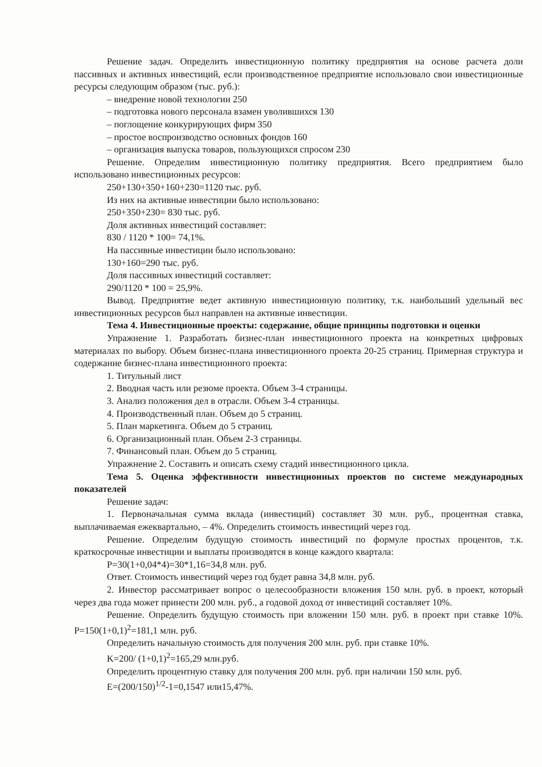Решение задач. Определить инвестиционную политику предприятия на основе расчета доли пассивных и активных инвестиций, если производственное предприятие использовало свои инвестиционные ресурсы следующим образом (тыс. руб.):
– внедрение новой технологии 250
– подготовка нового персонала взамен уволившихся 130
– поглощение конкурирующих фирм 350
– простое воспроизводство основных фондов 160
– организация выпуска товаров, пользующихся спросом 230
Решение. Определим инвестиционную политику предприятия. Всего предприятием было использовано инвестиционных ресурсов:
250+130+350+160+230=1120 тыс. руб.
Из них на активные инвестиции было использовано:
250+350+230= 830 тыс. руб.
Доля активных инвестиций составляет:
830 / 1120 * 100= 74,1%.
На пассивные инвестиции было использовано:
130+160=290 тыс. руб.
Доля пассивных инвестиций составляет:
290/1120 * 100 = 25,9%.
Вывод. Предприятие ведет активную инвестиционную политику, т.к. наибольший удельный вес инвестиционных ресурсов был направлен на активные инвестиции.
Тема 4. Инвестиционные проекты: содержание, общие принципы подготовки и оценки
Упражнение 1. Разработать бизнес-план инвестиционного проекта на конкретных цифровых материалах по выбору. Объем бизнес-плана инвестиционного проекта 20-25 страниц. Примерная структура и содержание бизнес-плана инвестиционного проекта:
1. Титульный лист
2. Вводная часть или резюме проекта. Объем 3-4 страницы.
3. Анализ положения дел в отрасли. Объем 3-4 страницы.
4. Производственный план. Объем до 5 страниц.
5. План маркетинга. Объем до 5 страниц.
6. Организационный план. Объем 2-3 страницы.
7. Финансовый план. Объем до 5 страниц.
Упражнение 2. Составить и описать схему стадий инвестиционного цикла.
Тема 5. Оценка эффективности инвестиционных проектов по системе международных показателей
Решение задач:
1. Первоначальная сумма вклада (инвестиций) составляет 30 млн. руб., процентная ставка, выплачиваемая ежеквартально, – 4%. Определить стоимость инвестиций через год.
Решение. Определим будущую стоимость инвестиций по формуле простых процентов, т.к. краткосрочные инвестиции и выплаты производятся в конце каждого квартала:
P=30(1+0,04*4)=30*1,16=34,8 млн. руб.
Ответ. Стоимость инвестиций через год будет равна 34,8 млн. руб.
2. Инвестор рассматривает вопрос о целесообразности вложения 150 млн. руб. в проект, который через два года может принести 200 млн. руб., а годовой доход от инвестиций составляет 10%.
Решение. Определить будущую стоимость при вложении 150 млн. руб. в проект при ставке 10%. P=150(1+0,1)<sup>2</sup>=181,1 млн. руб.
Определить начальную стоимость для получения 200 млн. руб. при ставке 10%.
K=200/ (1+0,1)<sup>2</sup>=165,29 млн.руб.
Определить процентную ставку для получения 200 млн. руб. при наличии 150 млн. руб.
E=(200/150)<sup>1/2</sup>-1=0,1547 или15,47%.